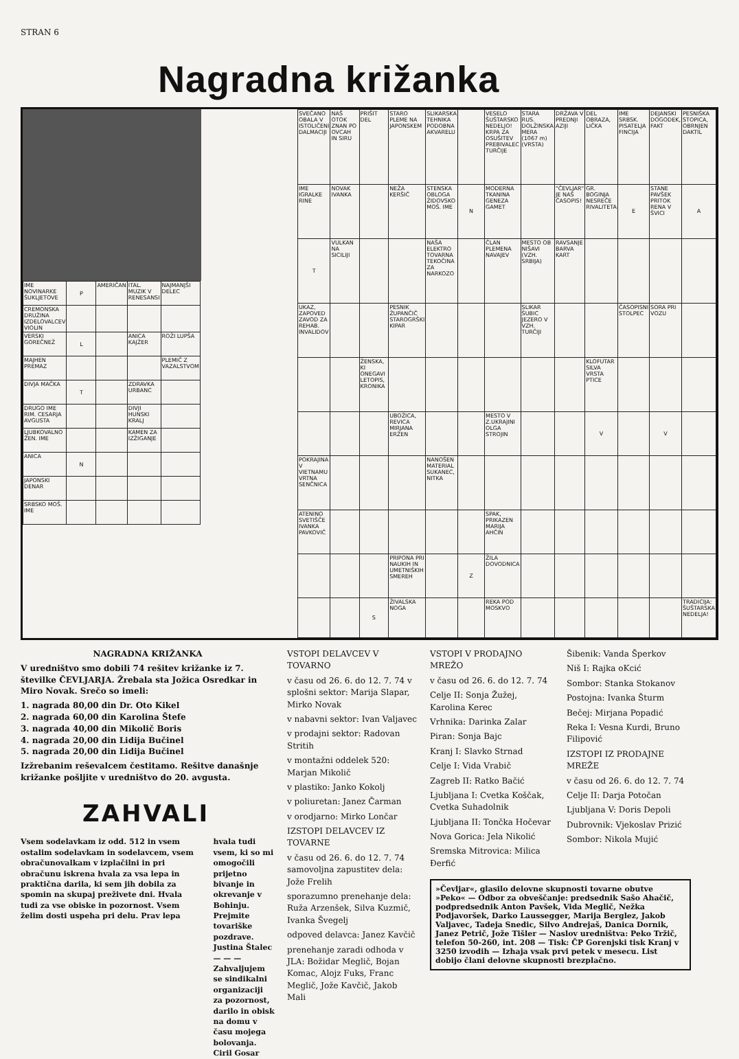STRAN 6
Nagradna križanka
| IME NOVINARKE ŠUKLJETOVE | P | AMERIČAN | ITAL. MUZIK V RENESANSI | NAJMANJŠI DELEC |
| CREMONSKA DRUŽINA IZDELOVALCEV VIOLIN | | | | |
| VERSKI GOREČNEŽ | L | | ANICA KAJŽER | ROŽI LUPŠA |
| MAJHEN PREMAZ | | | | PLEMIČ Z VAZALSTVOM |
| DIVJA MAČKA | T | | ZDRAVKA URBANC | |
| DRUGO IME RIM. CESARJA AVGUSTA | | | DIVJI HUNSKI KRALJ | |
| LJUBKOVALNO ŽEN. IME | | | KAMEN ZA IZŽIGANJE | |
| ANICA | N | | | |
| JAPONSKI DENAR | | | | |
| SRBSKO MOŠ. IME | | | | |
| SVEČANO OBALA V ISTOLIČENI DALMACIJI | NAŠ OTOK ZNAN PO OVCAH IN SIRU | PRIŠIT DEL | STARO PLEME NA JAPONSKEM | SLIKARSKA TEHNIKA PODOBNA AKVARELU | | VESELO ŠUŠTARSKO NEDELJO! KRPA ZA OSUŠITEV PREBIVALEC TURČIJE | STARA RUS. DOLŽINSKA MERA (1067 m) (VRSTA) | DRŽAVA V PREDNJI AZIJI | DEL OBRAZA, LIČKA | IME SRBSK. PISATELJA FINCIJA | DEJANSKI DOGODEK, FAKT | PESNIŠKA STOPICA, OBRNJEN DAKTIL |
| IME IGRALKE RINE | NOVAK IVANKA | | NEŽA KERŠIČ | STENSKA OBLOGA ŽIDOVSKO MOŠ. IME | N | MODERNA TKANINA GENEZA GAMET | | "ČEVLJAR" JE NAŠ ČASOPIS! | GR. BOGINJA NESREČE RIVALITETA | E | STANE PAVŠEK PRITOK RENA V ŠVICI | A |
| T | VULKAN NA SICILIJI | | | NAŠA ELEKTRO TOVARNA TEKOČINA ZA NARKOZO | | ČLAN PLEMENA NAVAJEV | MESTO OB NIŠAVI (VZH. SRBIJA) | RAVSANJE BARVA KART | | | | |
| UKAZ, ZAPOVED ZAVOD ZA REHAB. INVALIDOV | | | PESNIK ŽUPANČIČ STAROGRŠKI KIPAR | | | | SLIKAR ŠUBIC JEZERO V VZH. TURČIJI | | | ČASOPISNI STOLPEC | SORA PRI VOZU | |
| | | ŽENSKA, KI ONEGAVI LETOPIS, KRONIKA | | | | | | | KLOFUTAR SILVA VRSTA PTICE | | | |
| | | | UBOŽICA, REVICA MIRJANA ERŽEN | | | MESTO V Z.UKRAJINI OLGA STROJIN | | | V | | V | |
| POKRAJINA V VIETNAMU VRTNA SENČNICA | | | | NANOŠEN MATERIAL SUKANEC, NITKA | | | | | | | | |
| ATENINO SVETIŠČE IVANKA PAVKOVIČ | | | | | | SPAK, PRIKAZEN MARIJA AHČIN | | | | | | |
| | | | PRIPONA PRI NAUKIH IN UMETNIŠKIH SMEREH | | Z | ŽILA DOVODNICA | | | | | | |
| | | S | ŽIVALSKA NOGA | | | REKA POD MOSKVO | | | | | | TRADICIJA: ŠUŠTARSKA NEDELJA! |
NAGRADNA KRIŽANKA
V uredništvo smo dobili 74 rešitev križanke iz 7. številke ČEVLJARJA. Žrebala sta Jožica Osredkar in Miro Novak. Srečo so imeli:
1. nagrada 80,00 din Dr. Oto Kikel
2. nagrada 60,00 din Karolina Štefe
3. nagrada 40,00 din Mikolič Boris
4. nagrada 20,00 din Lidija Bučinel
5. nagrada 20,00 din Lidija Bučinel
Izžrebanim reševalcem čestitamo. Rešitve današnje križanke pošljite v uredništvo do 20. avgusta.
ZAHVALI
Vsem sodelavkam iz odd. 512 in vsem ostalim sodelavkam in sodelavcem, vsem obračunovalkam v izplačilni in pri obračunu iskrena hvala za vsa lepa in praktična darila, ki sem jih dobila za spomin na skupaj preživete dni. Hvala tudi za vse obiske in pozornost. Vsem želim dosti uspeha pri delu. Prav lepa
hvala tudi vsem, ki so mi omogočili prijetno bivanje in okrevanje v Bohinju. Prejmite tovariške pozdrave.
Justina Štalec
— — —
Zahvaljujem se sindikalni organizaciji za pozornost, darilo in obisk na domu v času mojega bolovanja.
Ciril Gosar
VSTOPI DELAVCEV V TOVARNO
v času od 26. 6. do 12. 7. 74 v splošni sektor: Marija Slapar, Mirko Novak
v nabavni sektor: Ivan Valjavec
v prodajni sektor: Radovan Stritih
v montažni oddelek 520: Marjan Mikolič
v plastiko: Janko Kokolj
v poliuretan: Janez Čarman
v orodjarno: Mirko Lončar
IZSTOPI DELAVCEV IZ TOVARNE
v času od 26. 6. do 12. 7. 74 samovoljna zapustitev dela: Jože Frelih
sporazumno prenehanje dela: Ruža Arzenšek, Silva Kuzmič, Ivanka Švegelj
odpoved delavca: Janez Kavčič
prenehanje zaradi odhoda v JLA: Božidar Meglič, Bojan Komac, Alojz Fuks, Franc Meglič, Jože Kavčič, Jakob Mali
VSTOPI V PRODAJNO MREŽO
v času od 26. 6. do 12. 7. 74
Celje II: Sonja Žužej, Karolina Kerec
Vrhnika: Darinka Zalar
Piran: Sonja Bajc
Kranj I: Slavko Strnad
Celje I: Vida Vrabič
Zagreb II: Ratko Bačić
Ljubljana I: Cvetka Koščak, Cvetka Suhadolnik
Ljubljana II: Tončka Hočevar
Nova Gorica: Jela Nikolić
Sremska Mitrovica: Milica Đerfić
Šibenik: Vanda Šperkov
Niš I: Rajka oKcić
Sombor: Stanka Stokanov
Postojna: Ivanka Šturm
Bečej: Mirjana Popadić
Reka I: Vesna Kurdi, Bruno Filipović
IZSTOPI IZ PRODAJNE MREŽE
v času od 26. 6. do 12. 7. 74
Celje II: Darja Potočan
Ljubljana V: Doris Depoli
Dubrovnik: Vjekoslav Prizić
Sombor: Nikola Mujić
»Čevljar«, glasilo delovne skupnosti tovarne obutve »Peko« — Odbor za obveščanje: predsednik Sašo Ahačič, podpredsednik Anton Pavšek, Vida Meglič, Nežka Podjavoršek, Darko Laussegger, Marija Berglez, Jakob Valjavec, Tadeja Snedic, Silvo Andrejaš, Danica Dornik, Janez Petrič, Jože Tišler — Naslov uredništva: Peko Tržič, telefon 50-260, int. 208 — Tisk: ČP Gorenjski tisk Kranj v 3250 izvodih — Izhaja vsak prvi petek v mesecu. List dobijo člani delovne skupnosti brezplačno.